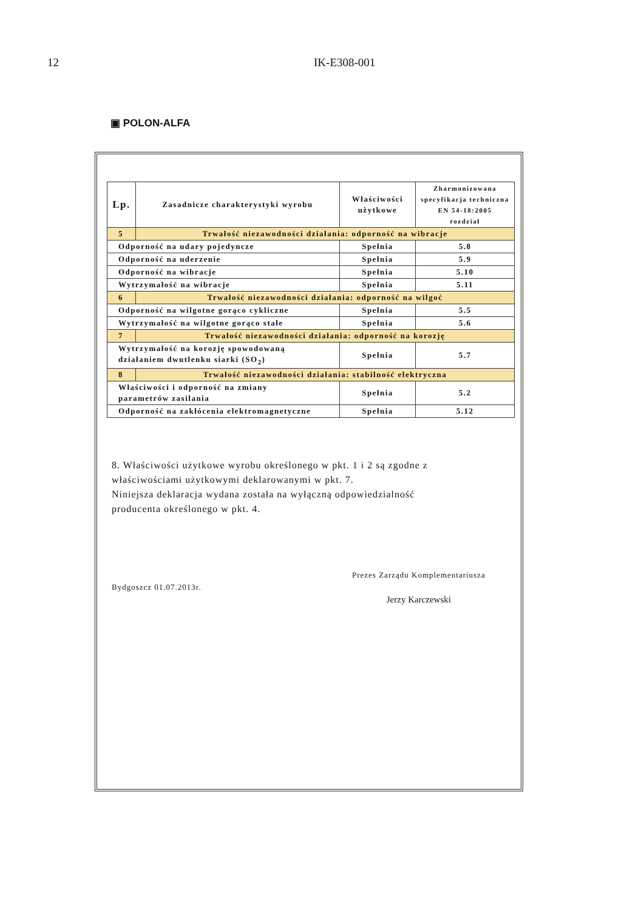12 IK-E308-001
▣ POLON-ALFA
| Lp. | Zasadnicze charakterystyki wyrobu | Właściwości użytkowe | Zharmonizowana specyfikacja techniczna EN 54-18:2005 rozdział |
| --- | --- | --- | --- |
| 5 | Trwałość niezawodności działania: odporność na wibracje | | |
| Odporność na udary pojedyncze | | Spełnia | 5.8 |
| Odporność na uderzenie | | Spełnia | 5.9 |
| Odporność na wibracje | | Spełnia | 5.10 |
| Wytrzymałość na wibracje | | Spełnia | 5.11 |
| 6 | Trwałość niezawodności działania: odporność na wilgoć | | |
| Odporność na wilgotne gorąco cykliczne | | Spełnia | 5.5 |
| Wytrzymałość na wilgotne gorąco stałe | | Spełnia | 5.6 |
| 7 | Trwałość niezawodności działania: odporność na korozję | | |
| Wytrzymałość na korozję spowodowaną działaniem dwutlenku siarki (SO<sub>2</sub>) | | Spełnia | 5.7 |
| 8 | Trwałość niezawodności działania: stabilność elektryczna | | |
| Właściwości i odporność na zmiany parametrów zasilania | | Spełnia | 5.2 |
| Odporność na zakłócenia elektromagnetyczne | | Spełnia | 5.12 |
8. Właściwości użytkowe wyrobu określonego w pkt. 1 i 2 są zgodne z
właściwościami użytkowymi deklarowanymi w pkt. 7.
Niniejsza deklaracja wydana została na wyłączną odpowiedzialność
producenta określonego w pkt. 4.
Bydgoszcz 01.07.2013r.
Prezes Zarządu Komplementariusza
Jerzy Karczewski